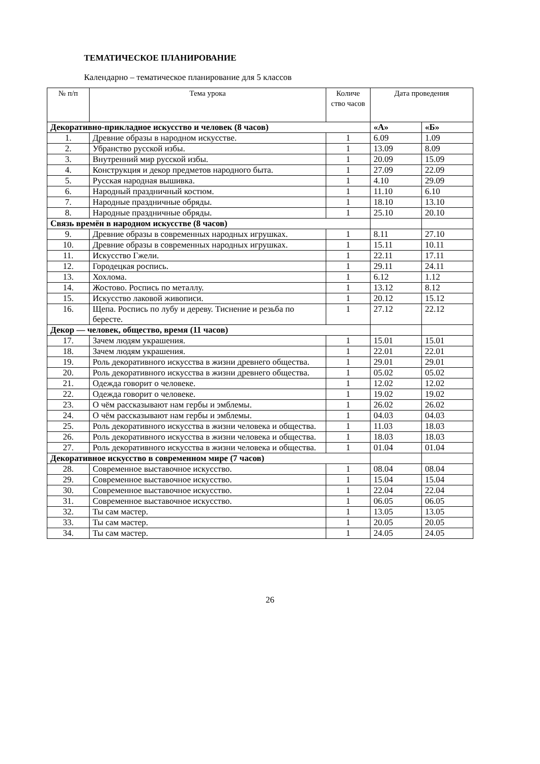ТЕМАТИЧЕСКОЕ ПЛАНИРОВАНИЕ
Календарно – тематическое планирование для 5 классов
| № п/п | Тема урока | Количе ство часов | Дата проведения | |
| --- | --- | --- | --- | --- |
| Декоративно-прикладное искусство и человек (8 часов) | | | «А» | «Б» |
| 1. | Древние образы в народном искусстве. | 1 | 6.09 | 1.09 |
| 2. | Убранство русской избы. | 1 | 13.09 | 8.09 |
| 3. | Внутренний мир русской избы. | 1 | 20.09 | 15.09 |
| 4. | Конструкция и декор предметов народного быта. | 1 | 27.09 | 22.09 |
| 5. | Русская народная вышивка. | 1 | 4.10 | 29.09 |
| 6. | Народный праздничный костюм. | 1 | 11.10 | 6.10 |
| 7. | Народные праздничные обряды. | 1 | 18.10 | 13.10 |
| 8. | Народные праздничные обряды. | 1 | 25.10 | 20.10 |
| Связь времён в народном искусстве (8 часов) | | | | |
| 9. | Древние образы в современных народных игрушках. | 1 | 8.11 | 27.10 |
| 10. | Древние образы в современных народных игрушках. | 1 | 15.11 | 10.11 |
| 11. | Искусство Гжели. | 1 | 22.11 | 17.11 |
| 12. | Городецкая роспись. | 1 | 29.11 | 24.11 |
| 13. | Хохлома. | 1 | 6.12 | 1.12 |
| 14. | Жостово. Роспись по металлу. | 1 | 13.12 | 8.12 |
| 15. | Искусство лаковой живописи. | 1 | 20.12 | 15.12 |
| 16. | Щепа. Роспись по лубу и дереву. Тиснение и резьба по бересте. | 1 | 27.12 | 22.12 |
| Декор — человек, общество, время (11 часов) | | | | |
| 17. | Зачем людям украшения. | 1 | 15.01 | 15.01 |
| 18. | Зачем людям украшения. | 1 | 22.01 | 22.01 |
| 19. | Роль декоративного искусства в жизни древнего общества. | 1 | 29.01 | 29.01 |
| 20. | Роль декоративного искусства в жизни древнего общества. | 1 | 05.02 | 05.02 |
| 21. | Одежда говорит о человеке. | 1 | 12.02 | 12.02 |
| 22. | Одежда говорит о человеке. | 1 | 19.02 | 19.02 |
| 23. | О чём рассказывают нам гербы и эмблемы. | 1 | 26.02 | 26.02 |
| 24. | О чём рассказывают нам гербы и эмблемы. | 1 | 04.03 | 04.03 |
| 25. | Роль декоративного искусства в жизни человека и общества. | 1 | 11.03 | 18.03 |
| 26. | Роль декоративного искусства в жизни человека и общества. | 1 | 18.03 | 18.03 |
| 27. | Роль декоративного искусства в жизни человека и общества. | 1 | 01.04 | 01.04 |
| Декоративное искусство в современном мире (7 часов) | | | | |
| 28. | Современное выставочное искусство. | 1 | 08.04 | 08.04 |
| 29. | Современное выставочное искусство. | 1 | 15.04 | 15.04 |
| 30. | Современное выставочное искусство. | 1 | 22.04 | 22.04 |
| 31. | Современное выставочное искусство. | 1 | 06.05 | 06.05 |
| 32. | Ты сам мастер. | 1 | 13.05 | 13.05 |
| 33. | Ты сам мастер. | 1 | 20.05 | 20.05 |
| 34. | Ты сам мастер. | 1 | 24.05 | 24.05 |
26